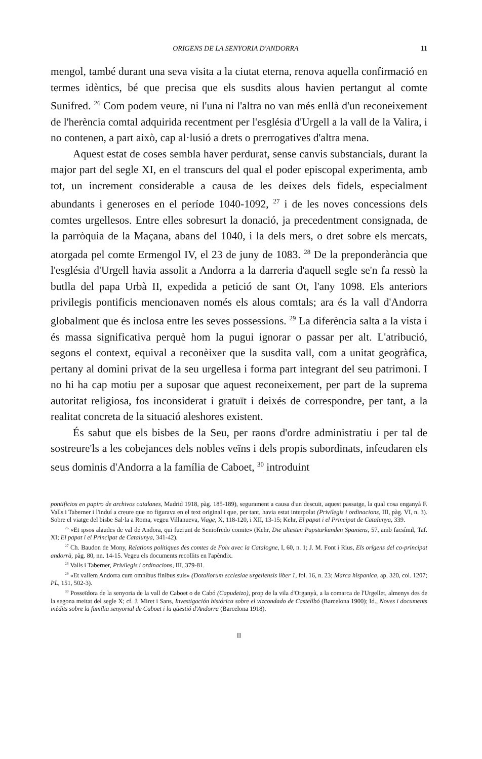ORIGENS DE LA SENYORIA D'ANDORRA 11
mengol, també durant una seva visita a la ciutat eterna, renova aquella confirmació en termes idèntics, bé que precisa que els susdits alous havien pertangut al comte Sunifred. <sup>26</sup> Com podem veure, ni l'una ni l'altra no van més enllà d'un reconeixement de l'herència comtal adquirida recentment per l'església d'Urgell a la vall de la Valira, i no contenen, a part això, cap al·lusió a drets o prerrogatives d'altra mena.
Aquest estat de coses sembla haver perdurat, sense canvis substancials, durant la major part del segle XI, en el transcurs del qual el poder episcopal experimenta, amb tot, un increment considerable a causa de les deixes dels fidels, especialment abundants i generoses en el període 1040-1092, <sup>27</sup> i de les noves concessions dels comtes urgellesos. Entre elles sobresurt la donació, ja precedentment consignada, de la parròquia de la Maçana, abans del 1040, i la dels mers, o dret sobre els mercats, atorgada pel comte Ermengol IV, el 23 de juny de 1083. <sup>28</sup> De la preponderància que l'església d'Urgell havia assolit a Andorra a la darreria d'aquell segle se'n fa ressò la butlla del papa Urbà II, expedida a petició de sant Ot, l'any 1098. Els anteriors privilegis pontificis mencionaven només els alous comtals; ara és la vall d'Andorra globalment que és inclosa entre les seves possessions. <sup>29</sup> La diferència salta a la vista i és massa significativa perquè hom la pugui ignorar o passar per alt. L'atribució, segons el context, equival a reconèixer que la susdita vall, com a unitat geogràfica, pertany al domini privat de la seu urgellesa i forma part integrant del seu patrimoni. I no hi ha cap motiu per a suposar que aquest reconeixement, per part de la suprema autoritat religiosa, fos inconsiderat i gratuït i deixés de correspondre, per tant, a la realitat concreta de la situació aleshores existent.
És sabut que els bisbes de la Seu, per raons d'ordre administratiu i per tal de sostreure'ls a les cobejances dels nobles veïns i dels propis subordinats, infeudaren els seus dominis d'Andorra a la família de Caboet, <sup>30</sup> introduint
pontificios en papiro de archivos catalanes, Madrid 1918, pàg. 185-189), segurament a causa d'un descuit, aquest passatge, la qual cosa enganyà F. Valls i Taberner i l'induí a creure que no figurava en el text original i que, per tant, havia estat interpolat (Privilegis i ordinacions, III, pàg. VI, n. 3). Sobre el viatge del bisbe Sal·la a Roma, vegeu Villanueva, Viage, X, 118-120, i XII, 13-15; Kehr, El papat i el Principat de Catalunya, 339.
<sup>26</sup> «Et ipsos alaudes de val de Andora, qui fuerunt de Seniofredo comite» (Kehr, Die ältesten Papsturkunden Spaniens, 57, amb facsímil, Taf. XI; El papat i el Principat de Catalunya, 341-42).
<sup>27</sup> Ch. Baudon de Mony, Relations politiques des comtes de Foix avec la Catalogne, I, 60, n. 1; J. M. Font i Rius, Els orígens del co-principat andorrà, pàg. 80, nn. 14-15. Vegeu els documents recollits en l'apèndix.
<sup>28</sup> Valls i Taberner, Privilegis i ordinacions, III, 379-81.
<sup>29</sup> «Et vallem Andorra cum omnibus finibus suis» (Dotaliorum ecclesiae urgellensis liber 1, fol. 16, n. 23; Marca hispanica, ap. 320, col. 1207; PL, 151, 502-3).
<sup>30</sup> Posseïdora de la senyoria de la vall de Caboet o de Cabó (Capudeizo), prop de la vila d'Organyà, a la comarca de l'Urgellet, almenys des de la segona meitat del segle X; cf. J. Miret i Sans, Investigación histórica sobre el vizcondado de Castellbó (Barcelona 1900); Id., Noves i documents inèdits sobre la família senyorial de Caboet i la qüestió d'Andorra (Barcelona 1918).
II